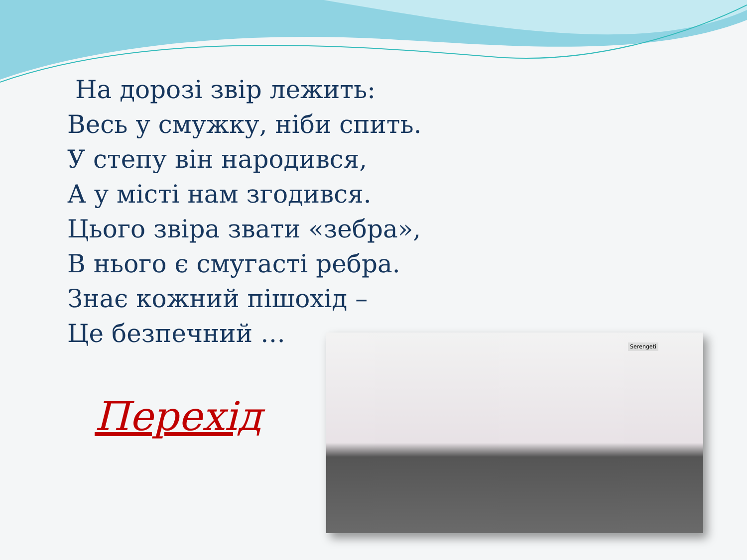На дорозі звір лежить:
Весь у смужку, ніби спить.
У степу він народився,
А у місті нам згодився.
Цього звіра звати «зебра»,
В нього є смугасті ребра.
Знає кожний пішохід –
Це безпечний …
Перехід
Serengeti